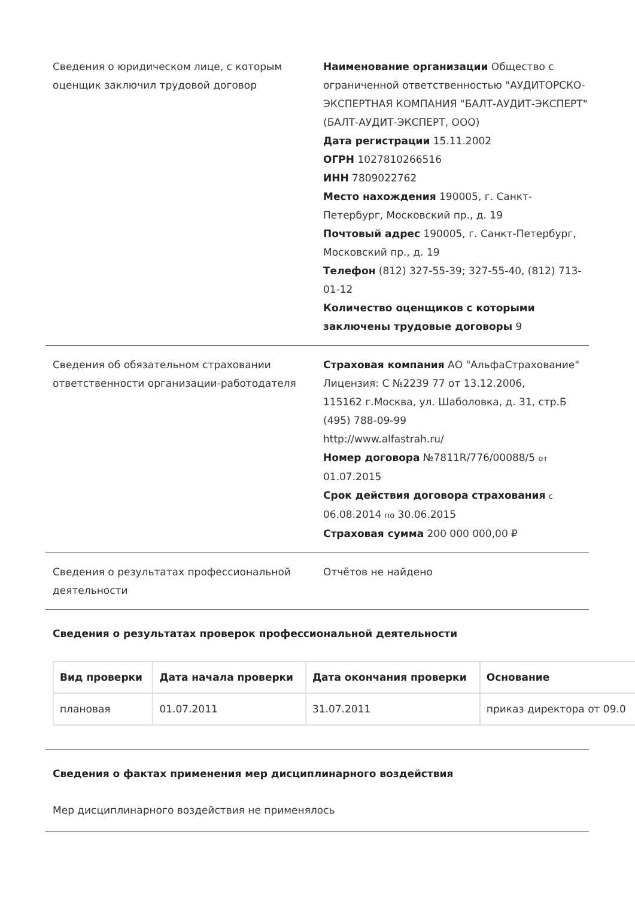Сведения о юридическом лице, с которым оценщик заключил трудовой договор
Наименование организации Общество с ограниченной ответственностью "АУДИТОРСКО-ЭКСПЕРТНАЯ КОМПАНИЯ "БАЛТ-АУДИТ-ЭКСПЕРТ" (БАЛТ-АУДИТ-ЭКСПЕРТ, ООО)
Дата регистрации 15.11.2002
ОГРН 1027810266516
ИНН 7809022762
Место нахождения 190005, г. Санкт-Петербург, Московский пр., д. 19
Почтовый адрес 190005, г. Санкт-Петербург, Московский пр., д. 19
Телефон (812) 327-55-39; 327-55-40, (812) 713-01-12
Количество оценщиков с которыми заключены трудовые договоры 9
Сведения об обязательном страховании ответственности организации-работодателя
Страховая компания АО "АльфаСтрахование"
Лицензия: С №2239 77 от 13.12.2006,
115162 г.Москва, ул. Шаболовка, д. 31, стр.Б
(495) 788-09-99
http://www.alfastrah.ru/
Номер договора №7811R/776/00088/5 от 01.07.2015
Срок действия договора страхования с 06.08.2014 по 30.06.2015
Страховая сумма 200 000 000,00 ₽
Сведения о результатах профессиональной деятельности
Отчётов не найдено
Сведения о результатах проверок профессиональной деятельности
| Вид проверки | Дата начала проверки | Дата окончания проверки | Основание |
| --- | --- | --- | --- |
| плановая | 01.07.2011 | 31.07.2011 | приказ директора от 09.0 |
Сведения о фактах применения мер дисциплинарного воздействия
Мер дисциплинарного воздействия не применялось